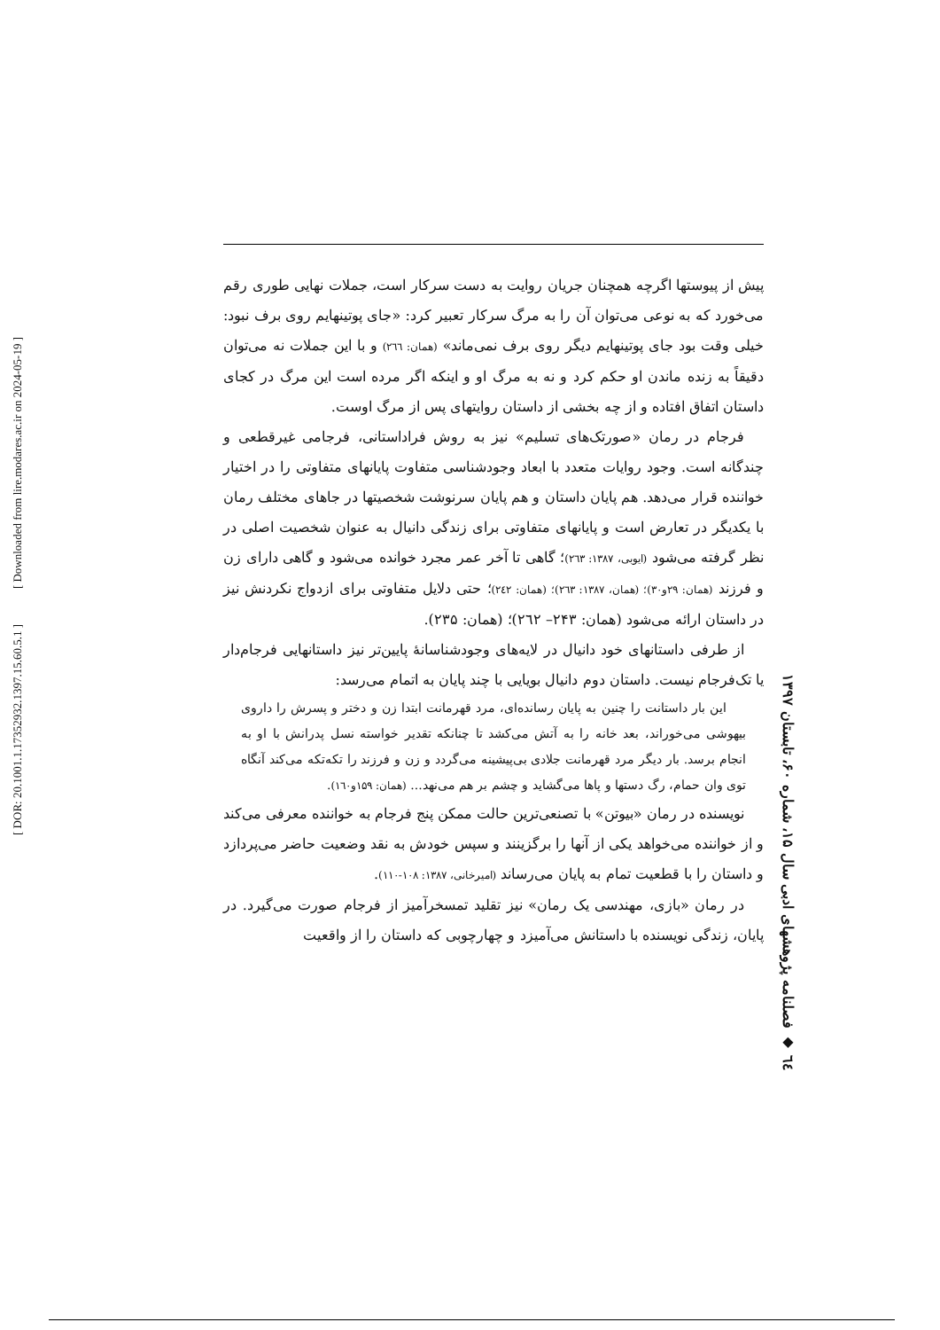[ Downloaded from lire.modares.ac.ir on 2024-05-19 ]
[ DOR: 20.1001.1.17352932.1397.15.60.5.1 ]
٦٤ ◆ فصلنامه پژوهشهای ادبی سال ۱۵، شماره ۶۰، تابستان ۱۳۹۷
پیش از پیوستها اگرچه همچنان جریان روایت به دست سرکار است، جملات نهایی طوری رقم می‌خورد که به نوعی می‌توان آن را به مرگ سرکار تعبیر کرد: «جای پوتینهایم روی برف نبود: خیلی وقت بود جای پوتینهایم دیگر روی برف نمی‌ماند» (همان: ٢٦٦) و با این جملات نه می‌توان دقیقاً به زنده ماندن او حکم کرد و نه به مرگ او و اینکه اگر مرده است این مرگ در کجای داستان اتفاق افتاده و از چه بخشی از داستان روایتهای پس از مرگ اوست.
فرجام در رمان «صورتک‌های تسلیم» نیز به روش فراداستانی، فرجامی غیرقطعی و چندگانه است. وجود روایات متعدد با ابعاد وجودشناسی متفاوت پایانهای متفاوتی را در اختیار خواننده قرار می‌دهد. هم پایان داستان و هم پایان سرنوشت شخصیتها در جاهای مختلف رمان با یکدیگر در تعارض است و پایانهای متفاوتی برای زندگی دانیال به عنوان شخصیت اصلی در نظر گرفته می‌شود (ایوبی، ۱۳۸۷: ٢٦٣)؛ گاهی تا آخر عمر مجرد خوانده می‌شود و گاهی دارای زن و فرزند (همان: ۲۹و۳۰)؛ (همان، ۱۳۸۷: ٢٦٣)؛ (همان: ٢٤٢)؛ حتی دلایل متفاوتی برای ازدواج نکردنش نیز در داستان ارائه می‌شود (همان: ۲۴۳– ٢٦٢)؛ (همان: ۲۳۵).
از طرفی داستانهای خود دانیال در لایه‌های وجودشناسانهٔ پایین‌تر نیز داستانهایی فرجام‌دار یا تک‌فرجام نیست. داستان دوم دانیال بویایی با چند پایان به اتمام می‌رسد:
این بار داستانت را چنین به پایان رسانده‌ای، مرد قهرمانت ابتدا زن و دختر و پسرش را داروی بیهوشی می‌خوراند، بعد خانه را به آتش می‌کشد تا چنانکه تقدیر خواسته نسل پدرانش با او به انجام برسد. بار دیگر مرد قهرمانت جلادی بی‌پیشینه می‌گردد و زن و فرزند را تکه‌تکه می‌کند آنگاه توی وان حمام، رگ دستها و پاها می‌گشاید و چشم بر هم می‌نهد... (همان: ۱۵۹و۱٦۰).
نویسنده در رمان «بیوتن» با تصنعی‌ترین حالت ممکن پنج فرجام به خواننده معرفی می‌کند و از خواننده می‌خواهد یکی از آنها را برگزینند و سپس خودش به نقد وضعیت حاضر می‌پردازد و داستان را با قطعیت تمام به پایان می‌رساند (امیرخانی، ۱۳۸۷: ۱۰۸-۱۱۰).
در رمان «بازی، مهندسی یک رمان» نیز تقلید تمسخرآمیز از فرجام صورت می‌گیرد. در پایان، زندگی نویسنده با داستانش می‌آمیزد و چهارچوبی که داستان را از واقعیت